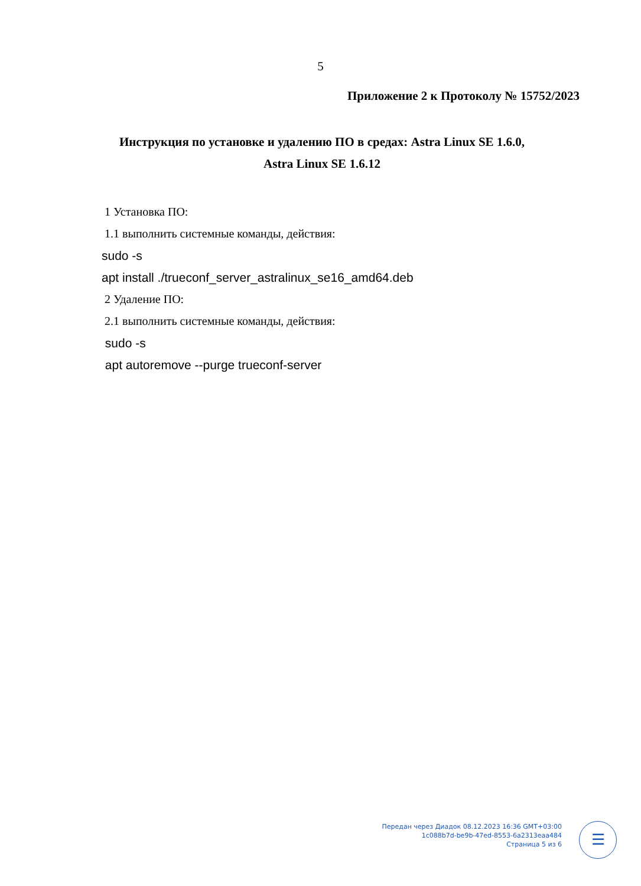5
Приложение 2 к Протоколу № 15752/2023
Инструкция по установке и удалению ПО в средах: Astra Linux SE 1.6.0, Astra Linux SE 1.6.12
1 Установка ПО:
1.1 выполнить системные команды, действия:
sudo -s
apt install ./trueconf_server_astralinux_se16_amd64.deb
2 Удаление ПО:
2.1 выполнить системные команды, действия:
sudo -s
apt autoremove --purge trueconf-server
Передан через Диадок 08.12.2023 16:36 GMT+03:00
1c088b7d-be9b-47ed-8553-6a2313eaa484
Страница 5 из 6
☰